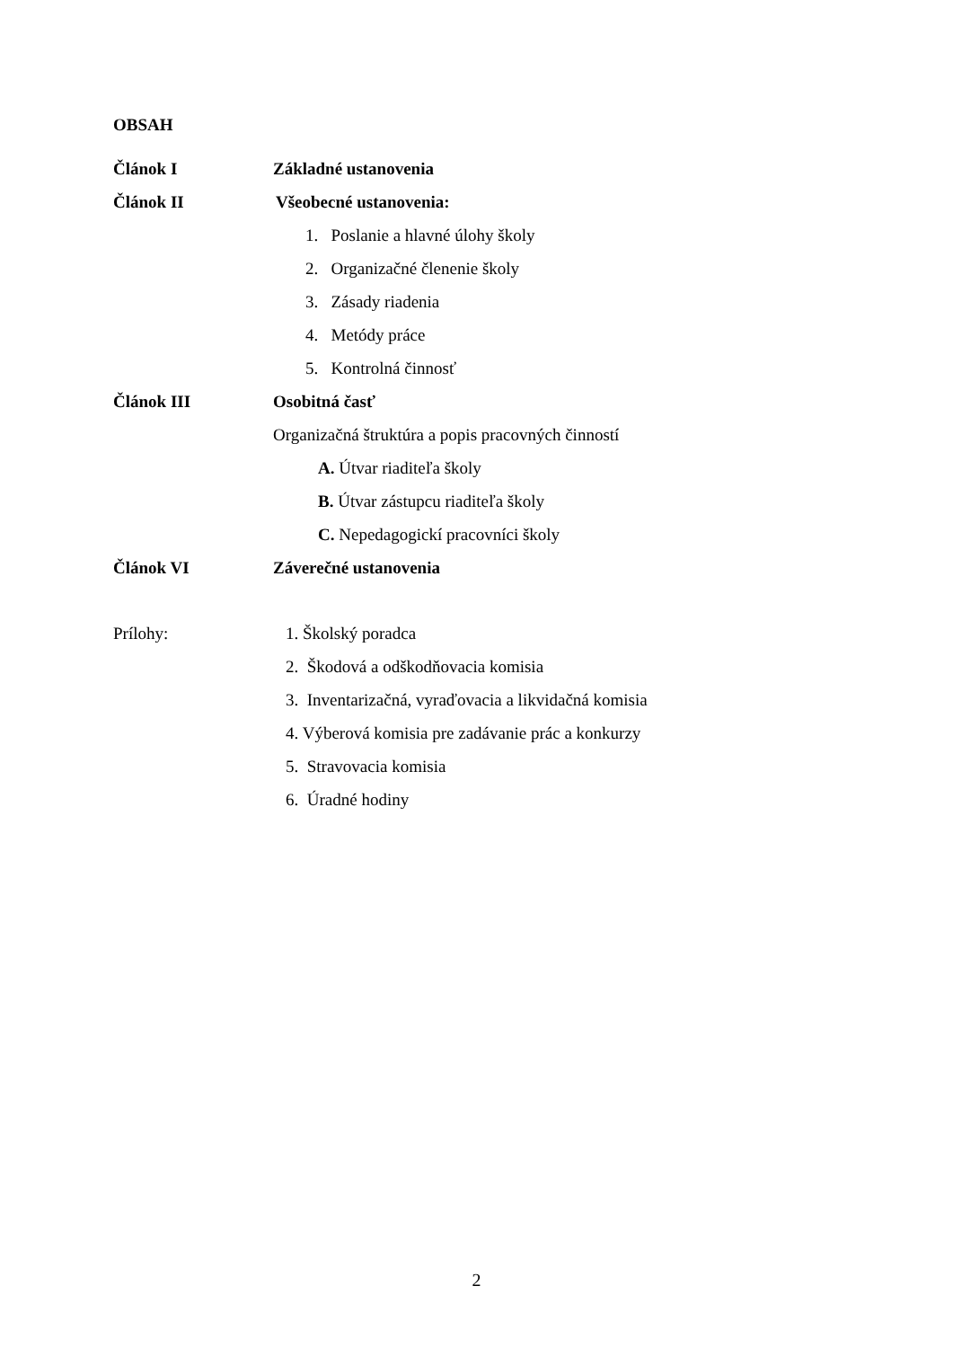OBSAH
Článok I Základné ustanovenia
Článok II Všeobecné ustanovenia:
1. Poslanie a hlavné úlohy školy
2. Organizačné členenie školy
3. Zásady riadenia
4. Metódy práce
5. Kontrolná činnosť
Článok III Osobitná časť
Organizačná štruktúra a popis pracovných činností
A. Útvar riaditeľa školy
B. Útvar zástupcu riaditeľa školy
C. Nepedagogickí pracovníci školy
Článok VI Záverečné ustanovenia
Prílohy: 1. Školský poradca
2. Škodová a odškodňovacia komisia
3. Inventarizačná, vyraďovacia a likvidačná komisia
4. Výberová komisia pre zadávanie prác a konkurzy
5. Stravovacia komisia
6. Úradné hodiny
2